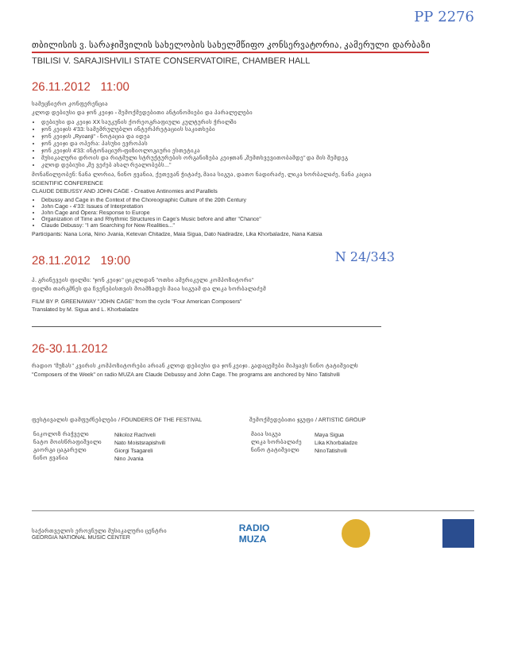PP 2276
თბილისის ვ. სარაჯიშვილის სახელობის სახელმწიფო კონსერვატორია, კამერული დარბაზი
TBILISI V. SARAJISHVILI STATE CONSERVATOIRE, CHAMBER HALL
26.11.2012 11:00
სამეცნიერო კონფერენცია
კლოდ დებიუსი და ჯონ კეიჯი - შემოქმედებითი ანტინომიები და პარალელები
დებიუსი და კეიჯი XX საუკუნის ქორეოგრაფიული კულტურის ჭრილში
ჯონ კეიჯის 4'33: სამემრულებლო ინტერპრეტაციის საკითხები
ჯონ კეიჯის „Ryoanji" - ნოტაცია და იდეა
ჯონ კეიჯი და ოპერა: პასუხი ევროპას
ჯონ კეიჯის 4'33: ინტონაციურ-ფიზიოლოგიური ესთეტიკა
მუსიკალური დროის და რიტმული სტრუქტურების ორგანიზება კეიჯთან „შემთხვევითობამდე" და მის შემდეგ
კლოდ დებიუსი „მე ვეძებ ახალ რეალობებს..."
მონაწილეობენ: ნანა ლორია, ნინო ჟვანია, ქეთევან ჭიტაძე, მაია სიგუა, დათო ნადირაძე, ლიკა ხორბალაძე, ნანა კაცია
SCIENTIFIC CONFERENCE
CLAUDE DEBUSSY AND JOHN CAGE - Creative Antinomies and Parallels
Debussy and Cage in the Context of the Choreographic Culture of the 20th Century
John Cage - 4'33: Issues of Interpretation
John Cage and Opera: Response to Europe
Organization of Time and Rhythmic Structures in Cage's Music before and after "Chance"
Claude Debussy: "I am Searching for New Realities..."
Participants: Nana Loria, Nino Jvania, Ketevan Chitadze, Maia Sigua, Dato Nadiradze, Lika Khorbaladze, Nana Katsia
28.11.2012 19:00
N 24/343
პ. გრინევეის ფილმი: "ჯონ კეიჯი" ციკლიდან "ოთხი ამერიკელი კომპოზიტორი"
ფილმი თარგმნეს და ჩვენებისთვის მოამზადეს მაია სიგუამ და ლიკა ხორბალაძემ
FILM BY P. GREENAWAY "JOHN CAGE" from the cycle "Four American Composers"
Translated by M. Sigua and L. Khorbaladze
26-30.11.2012
რადიო "მუზას" კვირის კომპოზიტორები არიან კლოდ დებიუსი და ჯონ კეიჯი. გადაცემები მიჰყავს ნინო ტატიშვილს
"Composers of the Week" on radio MUZA are Claude Debussy and John Cage. The programs are anchored by Nino Tatishvili
ფესტივალის დამფუძნებლები / FOUNDERS OF THE FESTIVAL
| ნიკოლოზ რაჭველი | Nikoloz Rachveli |
| ნატო მოისწრაფიშვილი | Nato Moistsrapishvili |
| გიორგი ცაგარელი | Giorgi Tsagareli |
| ნინო ჟვანია | Nino Jvania |
შემოქმედებითი ჯგუფი / ARTISTIC GROUP
| მაია სიგუა | Maya Sigua |
| ლიკა ხორბალაძე | Lika Khorbaladze |
| ნინო ტატიშვილი | NinoTatishvili |
საქართველოს ეროვნული მუსიკალური ცენტრი
GEORGIA NATIONAL MUSIC CENTER
RADIO
MUZA